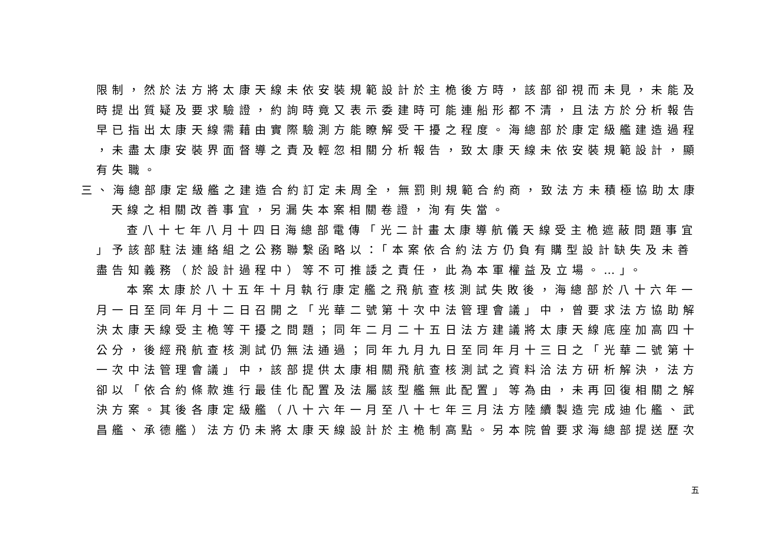限制，然於法方將太康天線未依安裝規範設計於主桅後方時，該部卻視而未見，未能及
時提出質疑及要求驗證，約詢時竟又表示委建時可能連船形都不清，且法方於分析報告
早已指出太康天線需藉由實際驗測方能瞭解受干擾之程度。海總部於康定級艦建造過程
，未盡太康安裝界面督導之責及輕忽相關分析報告，致太康天線未依安裝規範設計，顯
有失職。
三、海總部康定級艦之建造合約訂定未周全，無罰則規範合約商，致法方未積極協助太康
天線之相關改善事宜，另漏失本案相關卷證，洵有失當。
查八十七年八月十四日海總部電傳「光二計畫太康導航儀天線受主桅遮蔽問題事宜
」予該部駐法連絡組之公務聯繫函略以：「本案依合約法方仍負有購型設計缺失及未善
盡告知義務（於設計過程中）等不可推諉之責任，此為本軍權益及立場。…」。
本案太康於八十五年十月執行康定艦之飛航查核測試失敗後，海總部於八十六年一
月一日至同年月十二日召開之「光華二號第十次中法管理會議」中，曾要求法方協助解
決太康天線受主桅等干擾之問題；同年二月二十五日法方建議將太康天線底座加高四十
公分，後經飛航查核測試仍無法通過；同年九月九日至同年月十三日之「光華二號第十
一次中法管理會議」中，該部提供太康相關飛航查核測試之資料洽法方研析解決，法方
卻以「依合約條款進行最佳化配置及法屬該型艦無此配置」等為由，未再回復相關之解
決方案。其後各康定級艦（八十六年一月至八十七年三月法方陸續製造完成迪化艦、武
昌艦、承德艦）法方仍未將太康天線設計於主桅制高點。另本院曾要求海總部提送歷次
五